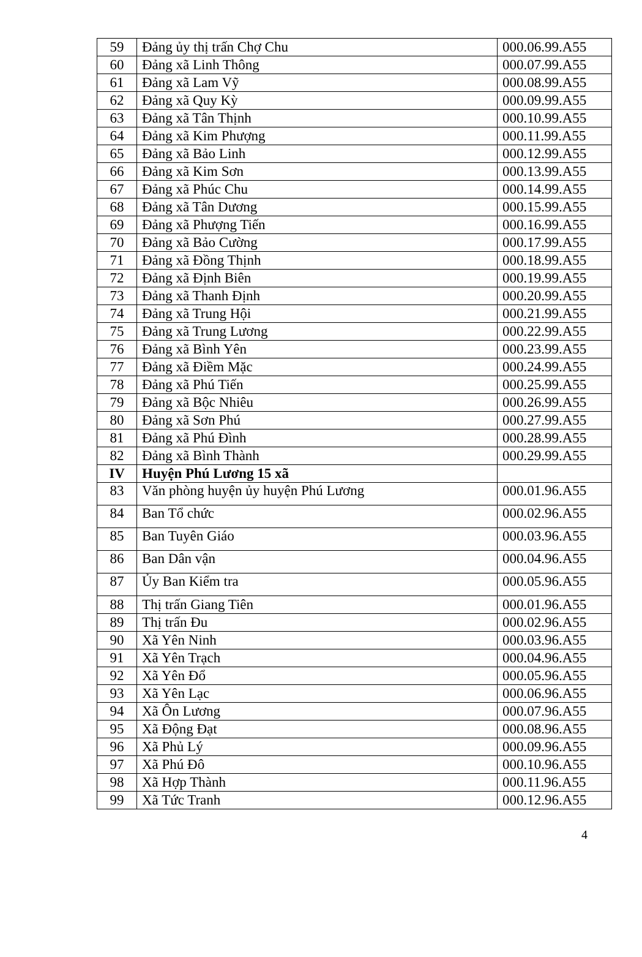| 59 | Đảng ủy thị trấn Chợ Chu | 000.06.99.A55 |
| 60 | Đảng xã Linh Thông | 000.07.99.A55 |
| 61 | Đảng xã Lam Vỹ | 000.08.99.A55 |
| 62 | Đảng xã Quy Kỳ | 000.09.99.A55 |
| 63 | Đảng xã Tân Thịnh | 000.10.99.A55 |
| 64 | Đảng xã Kim Phượng | 000.11.99.A55 |
| 65 | Đảng xã Bảo Linh | 000.12.99.A55 |
| 66 | Đảng xã Kim Sơn | 000.13.99.A55 |
| 67 | Đảng xã Phúc Chu | 000.14.99.A55 |
| 68 | Đảng xã Tân Dương | 000.15.99.A55 |
| 69 | Đảng xã Phượng Tiến | 000.16.99.A55 |
| 70 | Đảng xã Bảo Cường | 000.17.99.A55 |
| 71 | Đảng xã Đồng Thịnh | 000.18.99.A55 |
| 72 | Đảng xã Định Biên | 000.19.99.A55 |
| 73 | Đảng xã Thanh Định | 000.20.99.A55 |
| 74 | Đảng xã Trung Hội | 000.21.99.A55 |
| 75 | Đảng xã Trung Lương | 000.22.99.A55 |
| 76 | Đảng xã Bình Yên | 000.23.99.A55 |
| 77 | Đảng xã Điềm Mặc | 000.24.99.A55 |
| 78 | Đảng xã Phú Tiến | 000.25.99.A55 |
| 79 | Đảng xã Bộc Nhiêu | 000.26.99.A55 |
| 80 | Đảng xã Sơn Phú | 000.27.99.A55 |
| 81 | Đảng xã Phú Đình | 000.28.99.A55 |
| 82 | Đảng xã Bình Thành | 000.29.99.A55 |
| IV | Huyện Phú Lương 15 xã | |
| 83 | Văn phòng huyện ủy huyện Phú Lương | 000.01.96.A55 |
| 84 | Ban Tổ chức | 000.02.96.A55 |
| 85 | Ban Tuyên Giáo | 000.03.96.A55 |
| 86 | Ban Dân vận | 000.04.96.A55 |
| 87 | Ủy Ban Kiểm tra | 000.05.96.A55 |
| 88 | Thị trấn Giang Tiên | 000.01.96.A55 |
| 89 | Thị trấn Đu | 000.02.96.A55 |
| 90 | Xã Yên Ninh | 000.03.96.A55 |
| 91 | Xã Yên Trạch | 000.04.96.A55 |
| 92 | Xã Yên Đổ | 000.05.96.A55 |
| 93 | Xã Yên Lạc | 000.06.96.A55 |
| 94 | Xã Ôn Lương | 000.07.96.A55 |
| 95 | Xã Động Đạt | 000.08.96.A55 |
| 96 | Xã Phủ Lý | 000.09.96.A55 |
| 97 | Xã Phú Đô | 000.10.96.A55 |
| 98 | Xã Hợp Thành | 000.11.96.A55 |
| 99 | Xã Tức Tranh | 000.12.96.A55 |
4